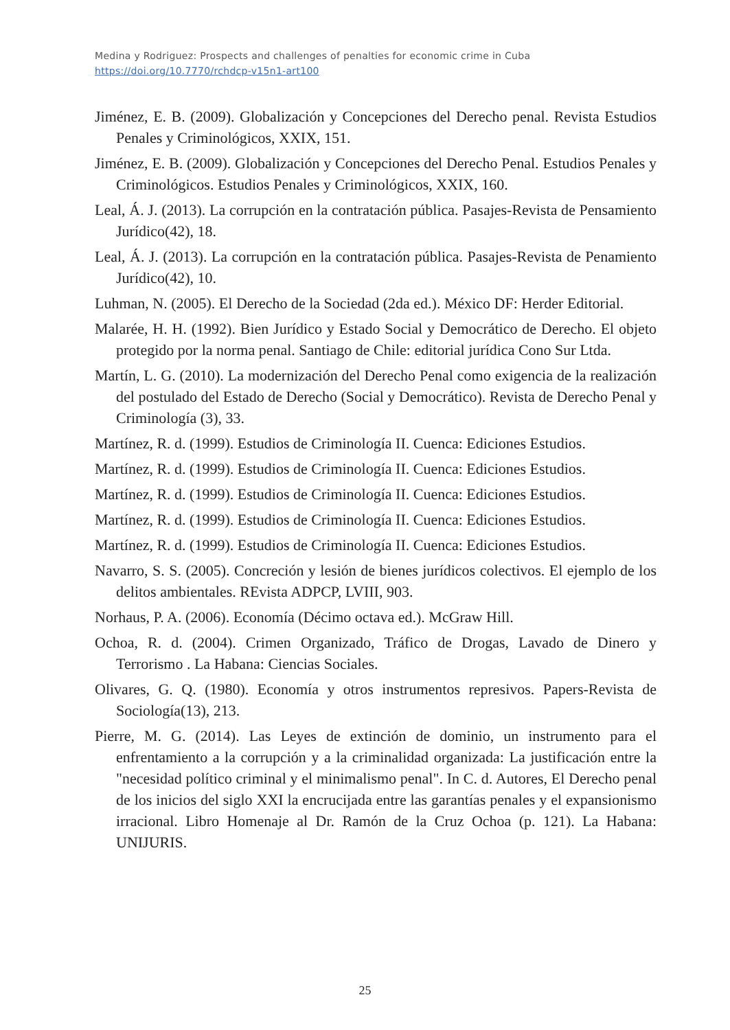Medina y Rodriguez: Prospects and challenges of penalties for economic crime in Cuba
https://doi.org/10.7770/rchdcp-v15n1-art100
Jiménez, E. B. (2009). Globalización y Concepciones del Derecho penal. Revista Estudios Penales y Criminológicos, XXIX, 151.
Jiménez, E. B. (2009). Globalización y Concepciones del Derecho Penal. Estudios Penales y Criminológicos. Estudios Penales y Criminológicos, XXIX, 160.
Leal, Á. J. (2013). La corrupción en la contratación pública. Pasajes-Revista de Pensamiento Jurídico(42), 18.
Leal, Á. J. (2013). La corrupción en la contratación pública. Pasajes-Revista de Penamiento Jurídico(42), 10.
Luhman, N. (2005). El Derecho de la Sociedad (2da ed.). México DF: Herder Editorial.
Malarée, H. H. (1992). Bien Jurídico y Estado Social y Democrático de Derecho. El objeto protegido por la norma penal. Santiago de Chile: editorial jurídica Cono Sur Ltda.
Martín, L. G. (2010). La modernización del Derecho Penal como exigencia de la realización del postulado del Estado de Derecho (Social y Democrático). Revista de Derecho Penal y Criminología (3), 33.
Martínez, R. d. (1999). Estudios de Criminología II. Cuenca: Ediciones Estudios.
Martínez, R. d. (1999). Estudios de Criminología II. Cuenca: Ediciones Estudios.
Martínez, R. d. (1999). Estudios de Criminología II. Cuenca: Ediciones Estudios.
Martínez, R. d. (1999). Estudios de Criminología II. Cuenca: Ediciones Estudios.
Martínez, R. d. (1999). Estudios de Criminología II. Cuenca: Ediciones Estudios.
Navarro, S. S. (2005). Concreción y lesión de bienes jurídicos colectivos. El ejemplo de los delitos ambientales. REvista ADPCP, LVIII, 903.
Norhaus, P. A. (2006). Economía (Décimo octava ed.). McGraw Hill.
Ochoa, R. d. (2004). Crimen Organizado, Tráfico de Drogas, Lavado de Dinero y Terrorismo . La Habana: Ciencias Sociales.
Olivares, G. Q. (1980). Economía y otros instrumentos represivos. Papers-Revista de Sociología(13), 213.
Pierre, M. G. (2014). Las Leyes de extinción de dominio, un instrumento para el enfrentamiento a la corrupción y a la criminalidad organizada: La justificación entre la "necesidad político criminal y el minimalismo penal". In C. d. Autores, El Derecho penal de los inicios del siglo XXI la encrucijada entre las garantías penales y el expansionismo irracional. Libro Homenaje al Dr. Ramón de la Cruz Ochoa (p. 121). La Habana: UNIJURIS.
25